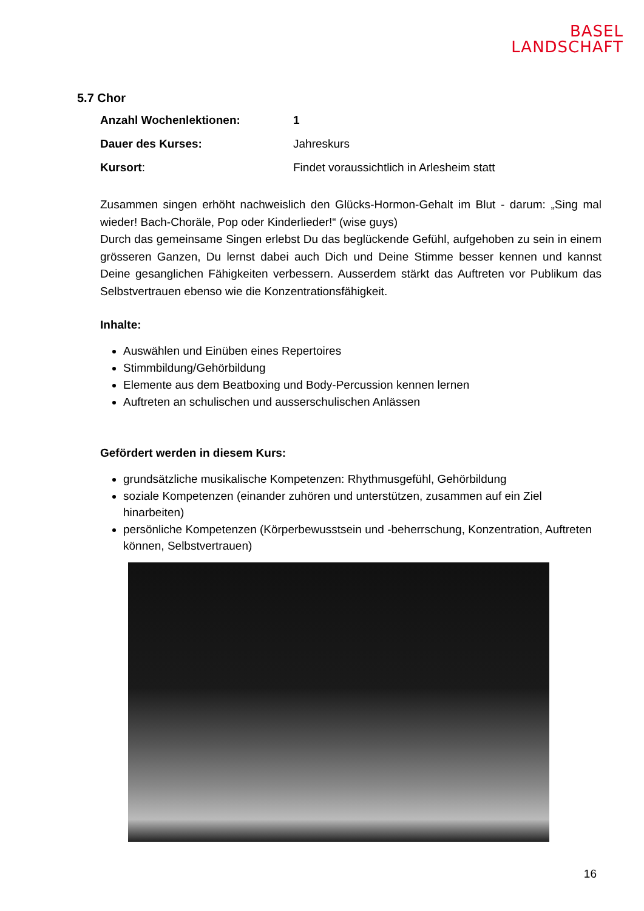BASEL
LANDSCHAFT
5.7 Chor
Anzahl Wochenlektionen: 1
Dauer des Kurses: Jahreskurs
Kursort: Findet voraussichtlich in Arlesheim statt
Zusammen singen erhöht nachweislich den Glücks-Hormon-Gehalt im Blut - darum: „Sing mal wieder! Bach-Choräle, Pop oder Kinderlieder!“ (wise guys)
Durch das gemeinsame Singen erlebst Du das beglückende Gefühl, aufgehoben zu sein in einem grösseren Ganzen, Du lernst dabei auch Dich und Deine Stimme besser kennen und kannst Deine gesanglichen Fähigkeiten verbessern. Ausserdem stärkt das Auftreten vor Publikum das Selbstvertrauen ebenso wie die Konzentrationsfähigkeit.
Inhalte:
Auswählen und Einüben eines Repertoires
Stimmbildung/Gehörbildung
Elemente aus dem Beatboxing und Body-Percussion kennen lernen
Auftreten an schulischen und ausserschulischen Anlässen
Gefördert werden in diesem Kurs:
grundsätzliche musikalische Kompetenzen: Rhythmusgefühl, Gehörbildung
soziale Kompetenzen (einander zuhören und unterstützen, zusammen auf ein Ziel hinarbeiten)
persönliche Kompetenzen (Körperbewusstsein und -beherrschung, Konzentration, Auftreten können, Selbstvertrauen)
16